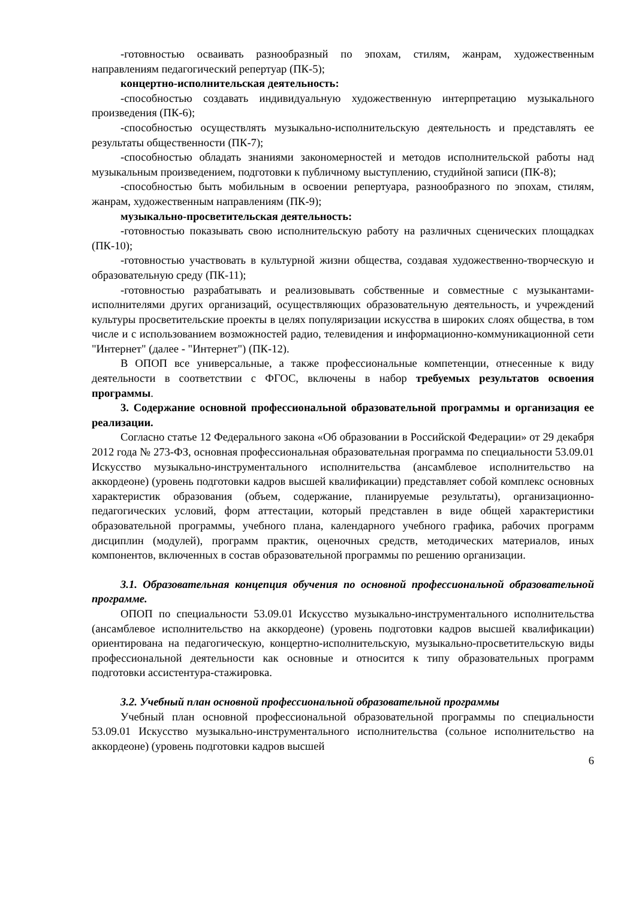-готовностью осваивать разнообразный по эпохам, стилям, жанрам, художественным направлениям педагогический репертуар (ПК-5);
концертно-исполнительская деятельность:
-способностью создавать индивидуальную художественную интерпретацию музыкального произведения (ПК-6);
-способностью осуществлять музыкально-исполнительскую деятельность и представлять ее результаты общественности (ПК-7);
-способностью обладать знаниями закономерностей и методов исполнительской работы над музыкальным произведением, подготовки к публичному выступлению, студийной записи (ПК-8);
-способностью быть мобильным в освоении репертуара, разнообразного по эпохам, стилям, жанрам, художественным направлениям (ПК-9);
музыкально-просветительская деятельность:
-готовностью показывать свою исполнительскую работу на различных сценических площадках (ПК-10);
-готовностью участвовать в культурной жизни общества, создавая художественно-творческую и образовательную среду (ПК-11);
-готовностью разрабатывать и реализовывать собственные и совместные с музыкантами-исполнителями других организаций, осуществляющих образовательную деятельность, и учреждений культуры просветительские проекты в целях популяризации искусства в широких слоях общества, в том числе и с использованием возможностей радио, телевидения и информационно-коммуникационной сети "Интернет" (далее - "Интернет") (ПК-12).
В ОПОП все универсальные, а также профессиональные компетенции, отнесенные к виду деятельности в соответствии с ФГОС, включены в набор требуемых результатов освоения программы.
3. Содержание основной профессиональной образовательной программы и организация ее реализации.
Согласно статье 12 Федерального закона «Об образовании в Российской Федерации» от 29 декабря 2012 года № 273-ФЗ, основная профессиональная образовательная программа по специальности 53.09.01 Искусство музыкально-инструментального исполнительства (ансамблевое исполнительство на аккордеоне) (уровень подготовки кадров высшей квалификации) представляет собой комплекс основных характеристик образования (объем, содержание, планируемые результаты), организационно-педагогических условий, форм аттестации, который представлен в виде общей характеристики образовательной программы, учебного плана, календарного учебного графика, рабочих программ дисциплин (модулей), программ практик, оценочных средств, методических материалов, иных компонентов, включенных в состав образовательной программы по решению организации.
3.1. Образовательная концепция обучения по основной профессиональной образовательной программе.
ОПОП по специальности 53.09.01 Искусство музыкально-инструментального исполнительства (ансамблевое исполнительство на аккордеоне) (уровень подготовки кадров высшей квалификации) ориентирована на педагогическую, концертно-исполнительскую, музыкально-просветительскую виды профессиональной деятельности как основные и относится к типу образовательных программ подготовки ассистентура-стажировка.
3.2. Учебный план основной профессиональной образовательной программы
Учебный план основной профессиональной образовательной программы по специальности 53.09.01 Искусство музыкально-инструментального исполнительства (сольное исполнительство на аккордеоне) (уровень подготовки кадров высшей
6